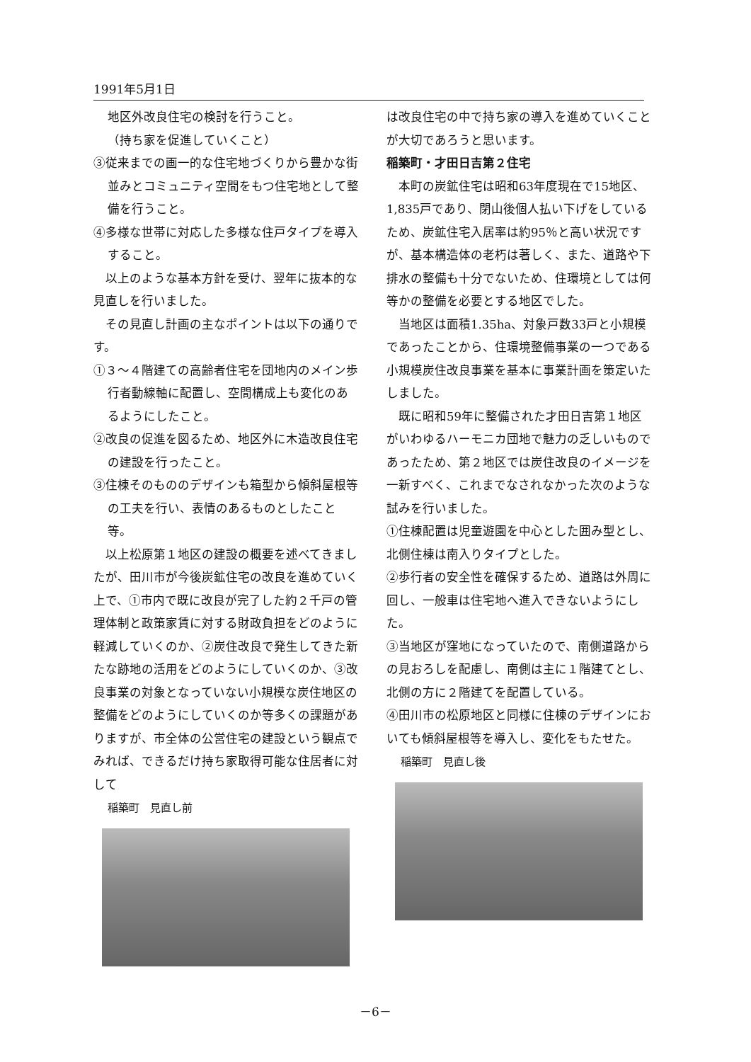1991年5月1日
地区外改良住宅の検討を行うこと。
（持ち家を促進していくこと）
③従来までの画一的な住宅地づくりから豊かな街並みとコミュニティ空間をもつ住宅地として整備を行うこと。
④多様な世帯に対応した多様な住戸タイプを導入すること。
　以上のような基本方針を受け、翌年に抜本的な見直しを行いました。
　その見直し計画の主なポイントは以下の通りです。
①３～４階建ての高齢者住宅を団地内のメイン歩行者動線軸に配置し、空間構成上も変化のあるようにしたこと。
②改良の促進を図るため、地区外に木造改良住宅の建設を行ったこと。
③住棟そのもののデザインも箱型から傾斜屋根等の工夫を行い、表情のあるものとしたこと等。
　以上松原第１地区の建設の概要を述べてきましたが、田川市が今後炭鉱住宅の改良を進めていく上で、①市内で既に改良が完了した約２千戸の管理体制と政策家賃に対する財政負担をどのように軽減していくのか、②炭住改良で発生してきた新たな跡地の活用をどのようにしていくのか、③改良事業の対象となっていない小規模な炭住地区の整備をどのようにしていくのか等多くの課題がありますが、市全体の公営住宅の建設という観点でみれば、できるだけ持ち家取得可能な住居者に対して
稲築町　見直し前
は改良住宅の中で持ち家の導入を進めていくことが大切であろうと思います。
稲築町・才田日吉第２住宅
　本町の炭鉱住宅は昭和63年度現在で15地区、1,835戸であり、閉山後個人払い下げをしているため、炭鉱住宅入居率は約95％と高い状況ですが、基本構造体の老朽は著しく、また、道路や下排水の整備も十分でないため、住環境としては何等かの整備を必要とする地区でした。
　当地区は面積1.35ha、対象戸数33戸と小規模であったことから、住環境整備事業の一つである小規模炭住改良事業を基本に事業計画を策定いたしました。
　既に昭和59年に整備された才田日吉第１地区がいわゆるハーモニカ団地で魅力の乏しいものであったため、第２地区では炭住改良のイメージを一新すべく、これまでなされなかった次のような試みを行いました。
①住棟配置は児童遊園を中心とした囲み型とし、北側住棟は南入りタイプとした。
②歩行者の安全性を確保するため、道路は外周に回し、一般車は住宅地へ進入できないようにした。
③当地区が窪地になっていたので、南側道路からの見おろしを配慮し、南側は主に１階建てとし、北側の方に２階建てを配置している。
④田川市の松原地区と同様に住棟のデザインにおいても傾斜屋根等を導入し、変化をもたせた。
稲築町　見直し後
－6－